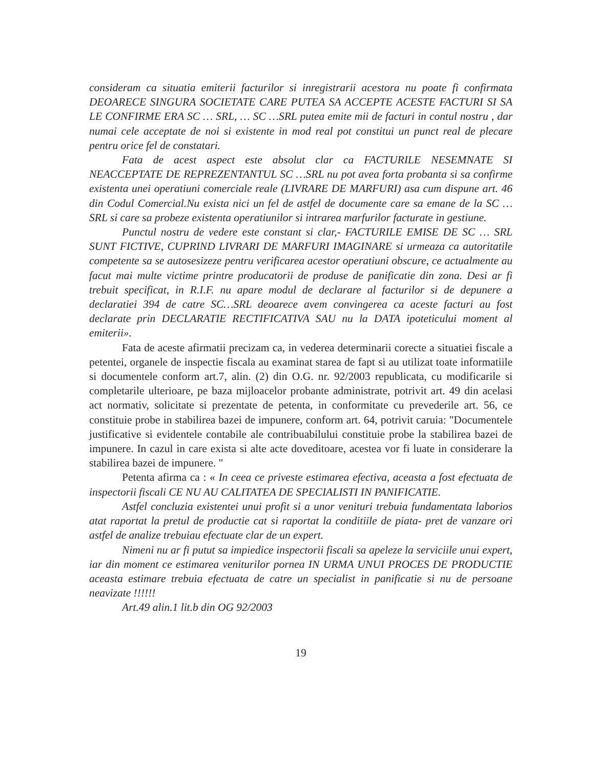consideram ca situatia emiterii facturilor si inregistrarii acestora nu poate fi confirmata DEOARECE SINGURA SOCIETATE CARE PUTEA SA ACCEPTE ACESTE FACTURI SI SA LE CONFIRME ERA SC … SRL, … SC …SRL putea emite mii de facturi in contul nostru , dar numai cele acceptate de noi si existente in mod real pot constitui un punct real de plecare pentru orice fel de constatari.
Fata de acest aspect este absolut clar ca FACTURILE NESEMNATE SI NEACCEPTATE DE REPREZENTANTUL SC …SRL nu pot avea forta probanta si sa confirme existenta unei operatiuni comerciale reale (LIVRARE DE MARFURI) asa cum dispune art. 46 din Codul Comercial.Nu exista nici un fel de astfel de documente care sa emane de la SC …SRL si care sa probeze existenta operatiunilor si intrarea marfurilor facturate in gestiune.
Punctul nostru de vedere este constant si clar,- FACTURILE EMISE DE SC … SRL SUNT FICTIVE, CUPRIND LIVRARI DE MARFURI IMAGINARE si urmeaza ca autoritatile competente sa se autosesizeze pentru verificarea acestor operatiuni obscure, ce actualmente au facut mai multe victime printre producatorii de produse de panificatie din zona. Desi ar fi trebuit specificat, in R.I.F. nu apare modul de declarare al facturilor si de depunere a declaratiei 394 de catre SC…SRL deoarece avem convingerea ca aceste facturi au fost declarate prin DECLARATIE RECTIFICATIVA SAU nu la DATA ipoteticului moment al emiterii».
Fata de aceste afirmatii precizam ca, in vederea determinarii corecte a situatiei fiscale a petentei, organele de inspectie fiscala au examinat starea de fapt si au utilizat toate informatiile si documentele conform art.7, alin. (2) din O.G. nr. 92/2003 republicata, cu modificarile si completarile ulterioare, pe baza mijloacelor probante administrate, potrivit art. 49 din acelasi act normativ, solicitate si prezentate de petenta, in conformitate cu prevederile art. 56, ce constituie probe in stabilirea bazei de impunere, conform art. 64, potrivit caruia: "Documentele justificative si evidentele contabile ale contribuabilului constituie probe la stabilirea bazei de impunere. In cazul in care exista si alte acte doveditoare, acestea vor fi luate in considerare la stabilirea bazei de impunere. "
Petenta afirma ca : « In ceea ce priveste estimarea efectiva, aceasta a fost efectuata de inspectorii fiscali CE NU AU CALITATEA DE SPECIALISTI IN PANIFICATIE.
Astfel concluzia existentei unui profit si a unor venituri trebuia fundamentata laborios atat raportat la pretul de productie cat si raportat la conditiile de piata- pret de vanzare ori astfel de analize trebuiau efectuate clar de un expert.
Nimeni nu ar fi putut sa impiedice inspectorii fiscali sa apeleze la serviciile unui expert, iar din moment ce estimarea veniturilor pornea IN URMA UNUI PROCES DE PRODUCTIE aceasta estimare trebuia efectuata de catre un specialist in panificatie si nu de persoane neavizate !!!!!!
Art.49 alin.1 lit.b din OG 92/2003
19